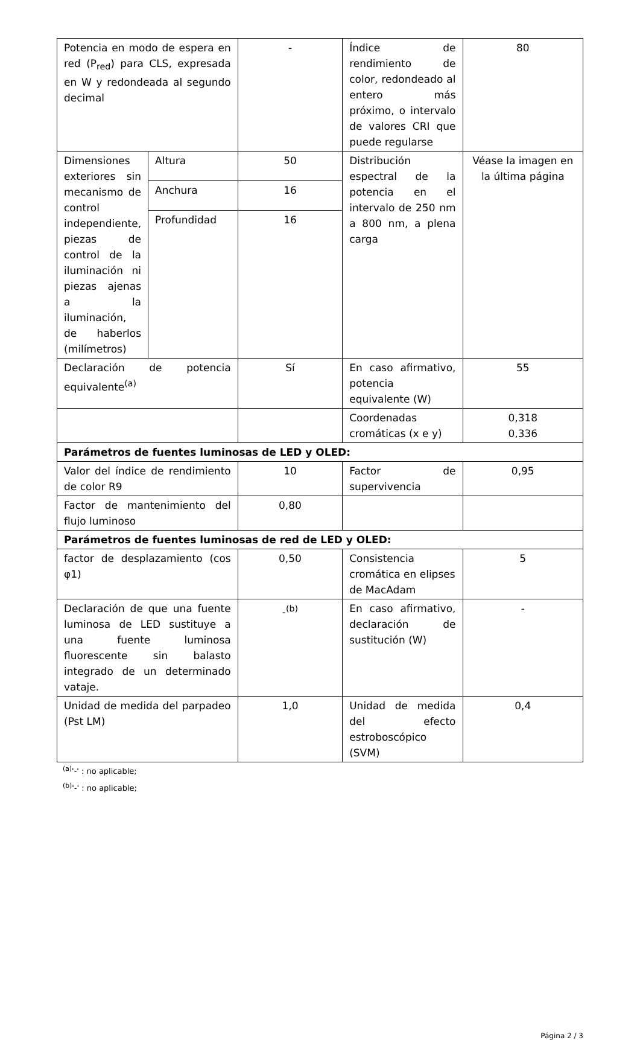| Potencia en modo de espera en red (P<sub>red</sub>) para CLS, expresada en W y redondeada al segundo decimal | | - | Índice de rendimiento de color, redondeado al entero más próximo, o intervalo de valores CRI que puede regularse | 80 |
| Dimensiones exteriores sin mecanismo de control independiente, piezas de control de la iluminación ni piezas ajenas a la iluminación, de haberlos (milímetros) | Altura | 50 | Distribución espectral de la potencia en el intervalo de 250 nm a 800 nm, a plena carga | Véase la imagen en la última página |
| | Anchura | 16 | | |
| | Profundidad | 16 | | |
| Declaración de potencia equivalente<sup>(a)</sup> | | Sí | En caso afirmativo, potencia equivalente (W) | 55 |
| | | | Coordenadas cromáticas (x e y) | 0,318 0,336 |
| Parámetros de fuentes luminosas de LED y OLED: | | | | |
| Valor del índice de rendimiento de color R9 | | 10 | Factor de supervivencia | 0,95 |
| Factor de mantenimiento del flujo luminoso | | 0,80 | | |
| Parámetros de fuentes luminosas de red de LED y OLED: | | | | |
| factor de desplazamiento (cos φ1) | | 0,50 | Consistencia cromática en elipses de MacAdam | 5 |
| Declaración de que una fuente luminosa de LED sustituye a una fuente luminosa fluorescente sin balasto integrado de un determinado vataje. | | -<sup>(b)</sup> | En caso afirmativo, declaración de sustitución (W) | - |
| Unidad de medida del parpadeo (Pst LM) | | 1,0 | Unidad de medida del efecto estroboscópico (SVM) | 0,4 |
<sup>(a)</sup> '-' : no aplicable;
<sup>(b)</sup> '-' : no aplicable;
Página 2 / 3